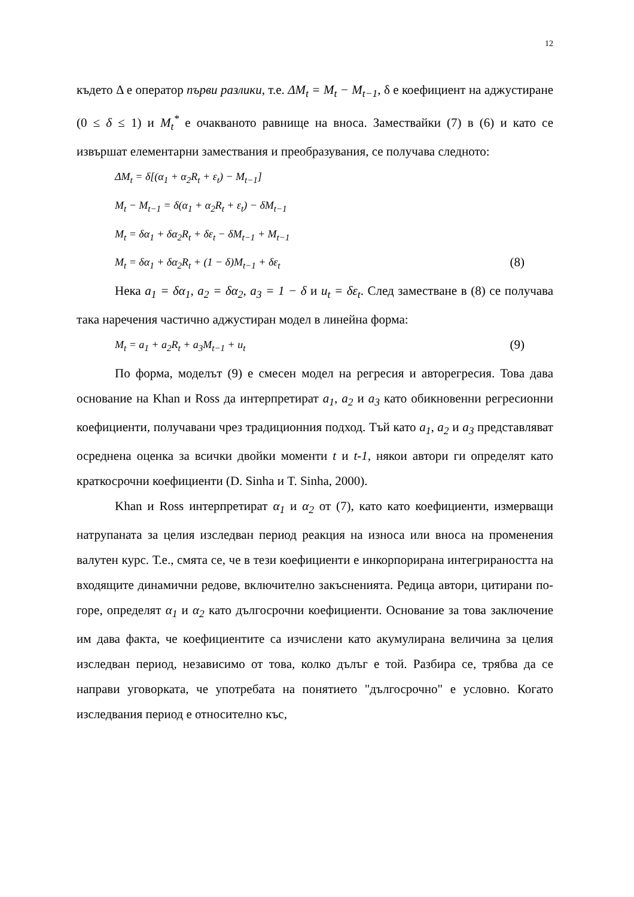12
където Δ е оператор първи разлики, т.е. ΔM<sub>t</sub> = M<sub>t</sub> − M<sub>t−1</sub>, δ е коефициент на аджустиране (0 ≤ δ ≤ 1) и M<sub>t</sub><sup>*</sup> е очакваното равнище на вноса. Замествайки (7) в (6) и като се извършат елементарни замествания и преобразувания, се получава следното:
ΔM<sub>t</sub> = δ[(α<sub>1</sub> + α<sub>2</sub>R<sub>t</sub> + ε<sub>t</sub>) − M<sub>t−1</sub>]
M<sub>t</sub> − M<sub>t−1</sub> = δ(α<sub>1</sub> + α<sub>2</sub>R<sub>t</sub> + ε<sub>t</sub>) − δM<sub>t−1</sub>
M<sub>t</sub> = δα<sub>1</sub> + δα<sub>2</sub>R<sub>t</sub> + δε<sub>t</sub> − δM<sub>t−1</sub> + M<sub>t−1</sub>
M<sub>t</sub> = δα<sub>1</sub> + δα<sub>2</sub>R<sub>t</sub> + (1 − δ)M<sub>t−1</sub> + δε<sub>t</sub> (8)
Нека a<sub>1</sub> = δα<sub>1</sub>, a<sub>2</sub> = δα<sub>2</sub>, a<sub>3</sub> = 1 − δ и u<sub>t</sub> = δε<sub>t</sub>. След заместване в (8) се получава така наречения частично аджустиран модел в линейна форма:
M<sub>t</sub> = a<sub>1</sub> + a<sub>2</sub>R<sub>t</sub> + a<sub>3</sub>M<sub>t−1</sub> + u<sub>t</sub> (9)
По форма, моделът (9) е смесен модел на регресия и авторегресия. Това дава основание на Khan и Ross да интерпретират a<sub>1</sub>, a<sub>2</sub> и a<sub>3</sub> като обикновенни регресионни коефициенти, получавани чрез традиционния подход. Тъй като a<sub>1</sub>, a<sub>2</sub> и a<sub>3</sub> представляват осреднена оценка за всички двойки моменти t и t-1, някои автори ги определят като краткосрочни коефициенти (D. Sinha и T. Sinha, 2000).
Khan и Ross интерпретират α<sub>1</sub> и α<sub>2</sub> от (7), като като коефициенти, измерващи натрупаната за целия изследван период реакция на износа или вноса на променения валутен курс. Т.е., смята се, че в тези коефициенти е инкорпорирана интегрираността на входящите динамични редове, включително закъсненията. Редица автори, цитирани по-горе, определят α<sub>1</sub> и α<sub>2</sub> като дългосрочни коефициенти. Основание за това заключение им дава факта, че коефициентите са изчислени като акумулирана величина за целия изследван период, независимо от това, колко дълъг е той. Разбира се, трябва да се направи уговорката, че употребата на понятието "дългосрочно" е условно. Когато изследвания период е относително къс,